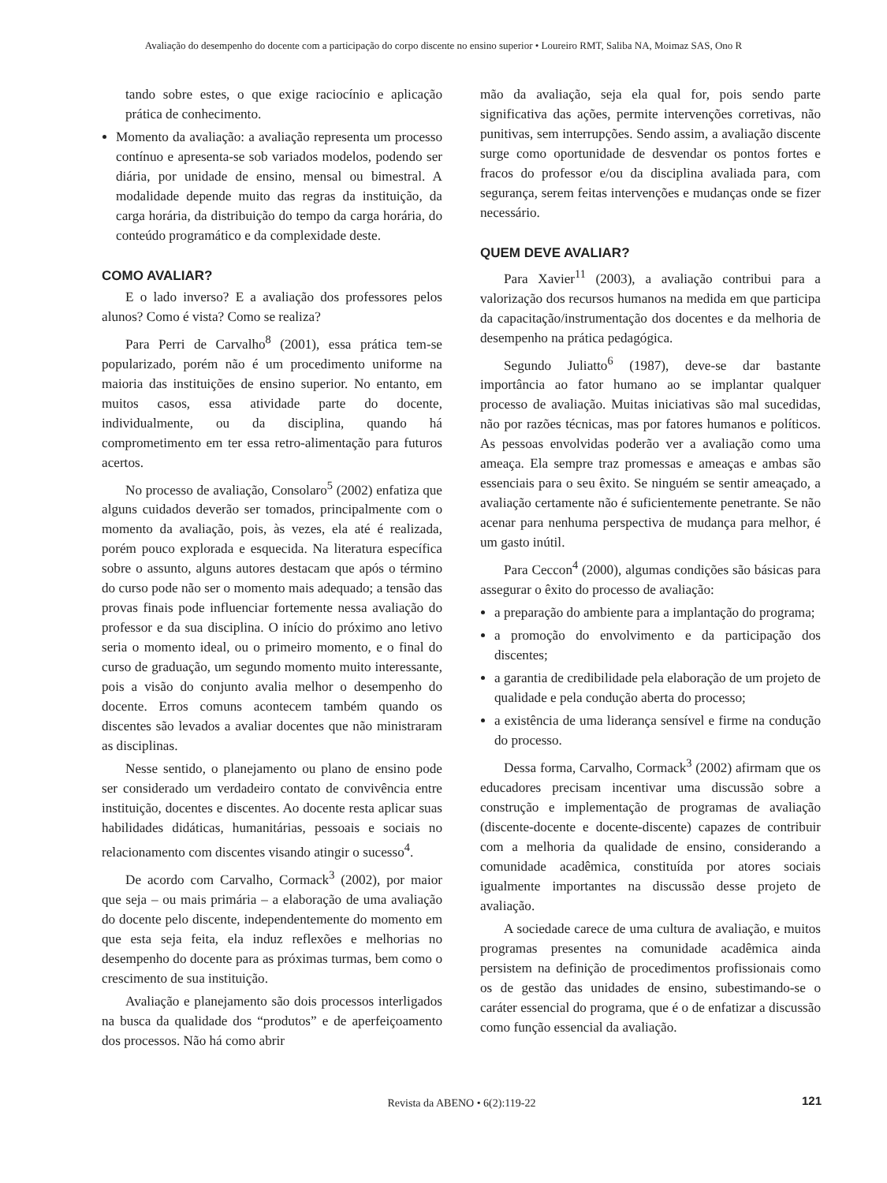Avaliação do desempenho do docente com a participação do corpo discente no ensino superior • Loureiro RMT, Saliba NA, Moimaz SAS, Ono R
tando sobre estes, o que exige raciocínio e aplicação prática de conhecimento.
Momento da avaliação: a avaliação representa um processo contínuo e apresenta-se sob variados modelos, podendo ser diária, por unidade de ensino, mensal ou bimestral. A modalidade depende muito das regras da instituição, da carga horária, da distribuição do tempo da carga horária, do conteúdo programático e da complexidade deste.
COMO AVALIAR?
E o lado inverso? E a avaliação dos professores pelos alunos? Como é vista? Como se realiza?
Para Perri de Carvalho<sup>8</sup> (2001), essa prática tem-se popularizado, porém não é um procedimento uniforme na maioria das instituições de ensino superior. No entanto, em muitos casos, essa atividade parte do docente, individualmente, ou da disciplina, quando há comprometimento em ter essa retro-alimentação para futuros acertos.
No processo de avaliação, Consolaro<sup>5</sup> (2002) enfatiza que alguns cuidados deverão ser tomados, principalmente com o momento da avaliação, pois, às vezes, ela até é realizada, porém pouco explorada e esquecida. Na literatura específica sobre o assunto, alguns autores destacam que após o término do curso pode não ser o momento mais adequado; a tensão das provas finais pode influenciar fortemente nessa avaliação do professor e da sua disciplina. O início do próximo ano letivo seria o momento ideal, ou o primeiro momento, e o final do curso de graduação, um segundo momento muito interessante, pois a visão do conjunto avalia melhor o desempenho do docente. Erros comuns acontecem também quando os discentes são levados a avaliar docentes que não ministraram as disciplinas.
Nesse sentido, o planejamento ou plano de ensino pode ser considerado um verdadeiro contato de convivência entre instituição, docentes e discentes. Ao docente resta aplicar suas habilidades didáticas, humanitárias, pessoais e sociais no relacionamento com discentes visando atingir o sucesso<sup>4</sup>.
De acordo com Carvalho, Cormack<sup>3</sup> (2002), por maior que seja – ou mais primária – a elaboração de uma avaliação do docente pelo discente, independentemente do momento em que esta seja feita, ela induz reflexões e melhorias no desempenho do docente para as próximas turmas, bem como o crescimento de sua instituição.
Avaliação e planejamento são dois processos interligados na busca da qualidade dos “produtos” e de aperfeiçoamento dos processos. Não há como abrir
mão da avaliação, seja ela qual for, pois sendo parte significativa das ações, permite intervenções corretivas, não punitivas, sem interrupções. Sendo assim, a avaliação discente surge como oportunidade de desvendar os pontos fortes e fracos do professor e/ou da disciplina avaliada para, com segurança, serem feitas intervenções e mudanças onde se fizer necessário.
QUEM DEVE AVALIAR?
Para Xavier<sup>11</sup> (2003), a avaliação contribui para a valorização dos recursos humanos na medida em que participa da capacitação/instrumentação dos docentes e da melhoria de desempenho na prática pedagógica.
Segundo Juliatto<sup>6</sup> (1987), deve-se dar bastante importância ao fator humano ao se implantar qualquer processo de avaliação. Muitas iniciativas são mal sucedidas, não por razões técnicas, mas por fatores humanos e políticos. As pessoas envolvidas poderão ver a avaliação como uma ameaça. Ela sempre traz promessas e ameaças e ambas são essenciais para o seu êxito. Se ninguém se sentir ameaçado, a avaliação certamente não é suficientemente penetrante. Se não acenar para nenhuma perspectiva de mudança para melhor, é um gasto inútil.
Para Ceccon<sup>4</sup> (2000), algumas condições são básicas para assegurar o êxito do processo de avaliação:
a preparação do ambiente para a implantação do programa;
a promoção do envolvimento e da participação dos discentes;
a garantia de credibilidade pela elaboração de um projeto de qualidade e pela condução aberta do processo;
a existência de uma liderança sensível e firme na condução do processo.
Dessa forma, Carvalho, Cormack<sup>3</sup> (2002) afirmam que os educadores precisam incentivar uma discussão sobre a construção e implementação de programas de avaliação (discente-docente e docente-discente) capazes de contribuir com a melhoria da qualidade de ensino, considerando a comunidade acadêmica, constituída por atores sociais igualmente importantes na discussão desse projeto de avaliação.
A sociedade carece de uma cultura de avaliação, e muitos programas presentes na comunidade acadêmica ainda persistem na definição de procedimentos profissionais como os de gestão das unidades de ensino, subestimando-se o caráter essencial do programa, que é o de enfatizar a discussão como função essencial da avaliação.
Revista da ABENO • 6(2):119-22 121